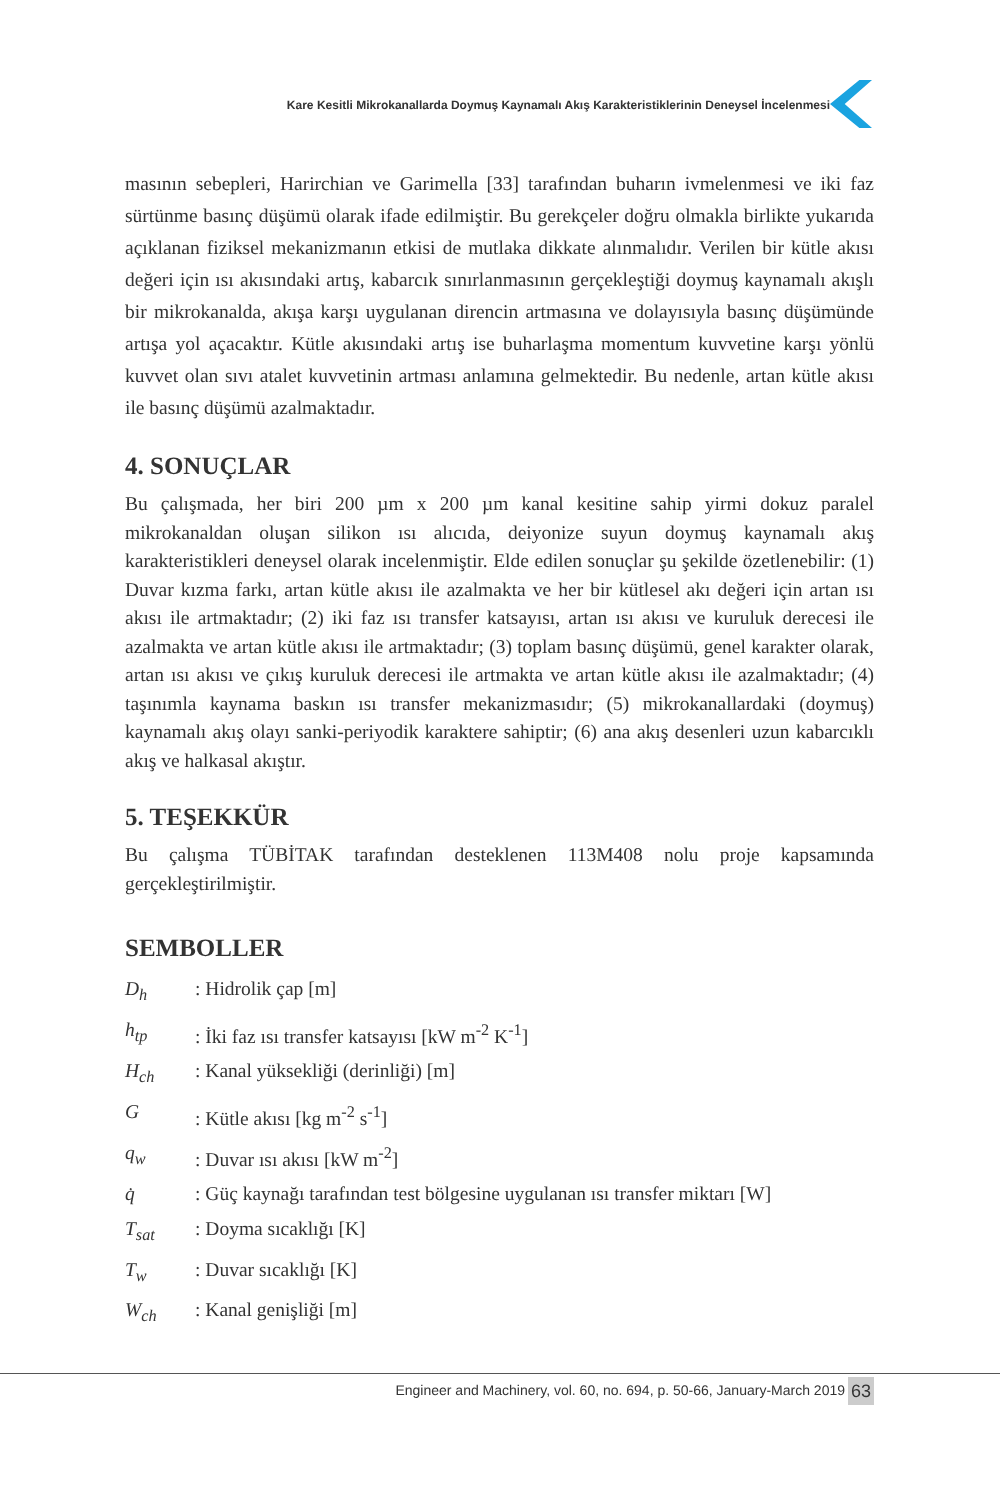Kare Kesitli Mikrokanallarda Doymuş Kaynamalı Akış Karakteristiklerinin Deneysel İncelenmesi
masının sebepleri, Harirchian ve Garimella [33] tarafından buharın ivmelenmesi ve iki faz sürtünme basınç düşümü olarak ifade edilmiştir. Bu gerekçeler doğru olmakla birlikte yukarıda açıklanan fiziksel mekanizmanın etkisi de mutlaka dikkate alınmalıdır. Verilen bir kütle akısı değeri için ısı akısındaki artış, kabarcık sınırlanmasının gerçekleştiği doymuş kaynamalı akışlı bir mikrokanalda, akışa karşı uygulanan direncin artmasına ve dolayısıyla basınç düşümünde artışa yol açacaktır. Kütle akısındaki artış ise buharlaşma momentum kuvvetine karşı yönlü kuvvet olan sıvı atalet kuvvetinin artması anlamına gelmektedir. Bu nedenle, artan kütle akısı ile basınç düşümü azalmaktadır.
4. SONUÇLAR
Bu çalışmada, her biri 200 µm x 200 µm kanal kesitine sahip yirmi dokuz paralel mikrokanaldan oluşan silikon ısı alıcıda, deiyonize suyun doymuş kaynamalı akış karakteristikleri deneysel olarak incelenmiştir. Elde edilen sonuçlar şu şekilde özetlenebilir: (1) Duvar kızma farkı, artan kütle akısı ile azalmakta ve her bir kütlesel akı değeri için artan ısı akısı ile artmaktadır; (2) iki faz ısı transfer katsayısı, artan ısı akısı ve kuruluk derecesi ile azalmakta ve artan kütle akısı ile artmaktadır; (3) toplam basınç düşümü, genel karakter olarak, artan ısı akısı ve çıkış kuruluk derecesi ile artmakta ve artan kütle akısı ile azalmaktadır; (4) taşınımla kaynama baskın ısı transfer mekanizmasıdır; (5) mikrokanallardaki (doymuş) kaynamalı akış olayı sanki-periyodik karaktere sahiptir; (6) ana akış desenleri uzun kabarcıklı akış ve halkasal akıştır.
5. TEŞEKKÜR
Bu çalışma TÜBİTAK tarafından desteklenen 113M408 nolu proje kapsamında gerçekleştirilmiştir.
SEMBOLLER
D<sub>h</sub>: Hidrolik çap [m]
h<sub>tp</sub>: İki faz ısı transfer katsayısı [kW m<sup>-2</sup> K<sup>-1</sup>]
H<sub>ch</sub>: Kanal yüksekliği (derinliği) [m]
G: Kütle akısı [kg m<sup>-2</sup> s<sup>-1</sup>]
q<sub>w</sub>: Duvar ısı akısı [kW m<sup>-2</sup>]
q̇: Güç kaynağı tarafından test bölgesine uygulanan ısı transfer miktarı [W]
T<sub>sat</sub>: Doyma sıcaklığı [K]
T<sub>w</sub>: Duvar sıcaklığı [K]
W<sub>ch</sub>: Kanal genişliği [m]
Engineer and Machinery, vol. 60, no. 694, p. 50-66, January-March 2019
63